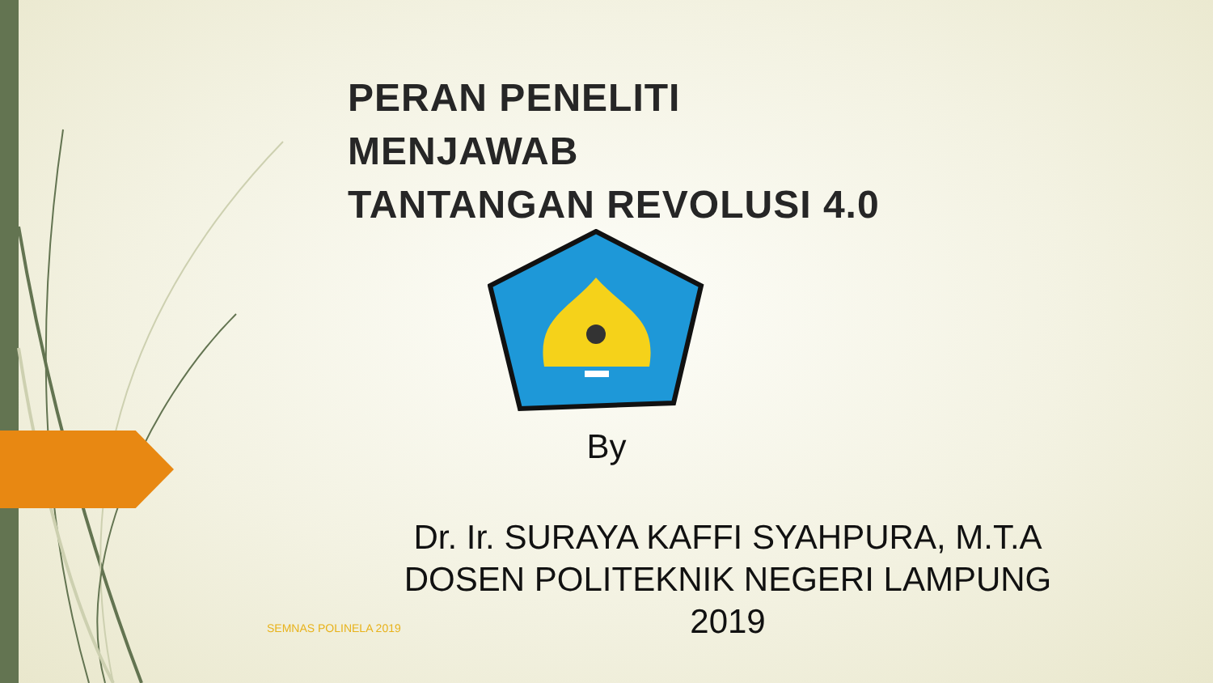PERAN PENELITI MENJAWAB
TANTANGAN REVOLUSI 4.0
By
Dr. Ir. SURAYA KAFFI SYAHPURA, M.T.A
DOSEN POLITEKNIK NEGERI LAMPUNG
2019
SEMNAS POLINELA 2019